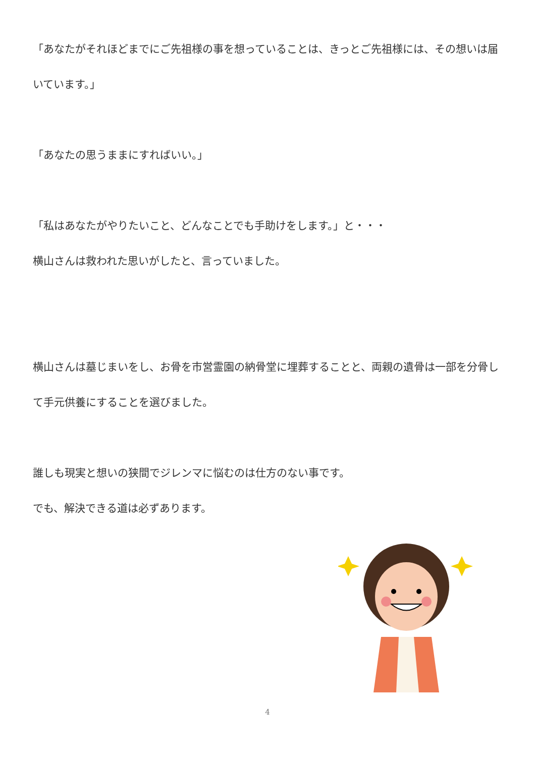「あなたがそれほどまでにご先祖様の事を想っていることは、きっとご先祖様には、その想いは届いています。」
「あなたの思うままにすればいい。」
「私はあなたがやりたいこと、どんなことでも手助けをします。」と・・・
横山さんは救われた思いがしたと、言っていました。
横山さんは墓じまいをし、お骨を市営霊園の納骨堂に埋葬することと、両親の遺骨は一部を分骨して手元供養にすることを選びました。
誰しも現実と想いの狭間でジレンマに悩むのは仕方のない事です。
でも、解決できる道は必ずあります。
4